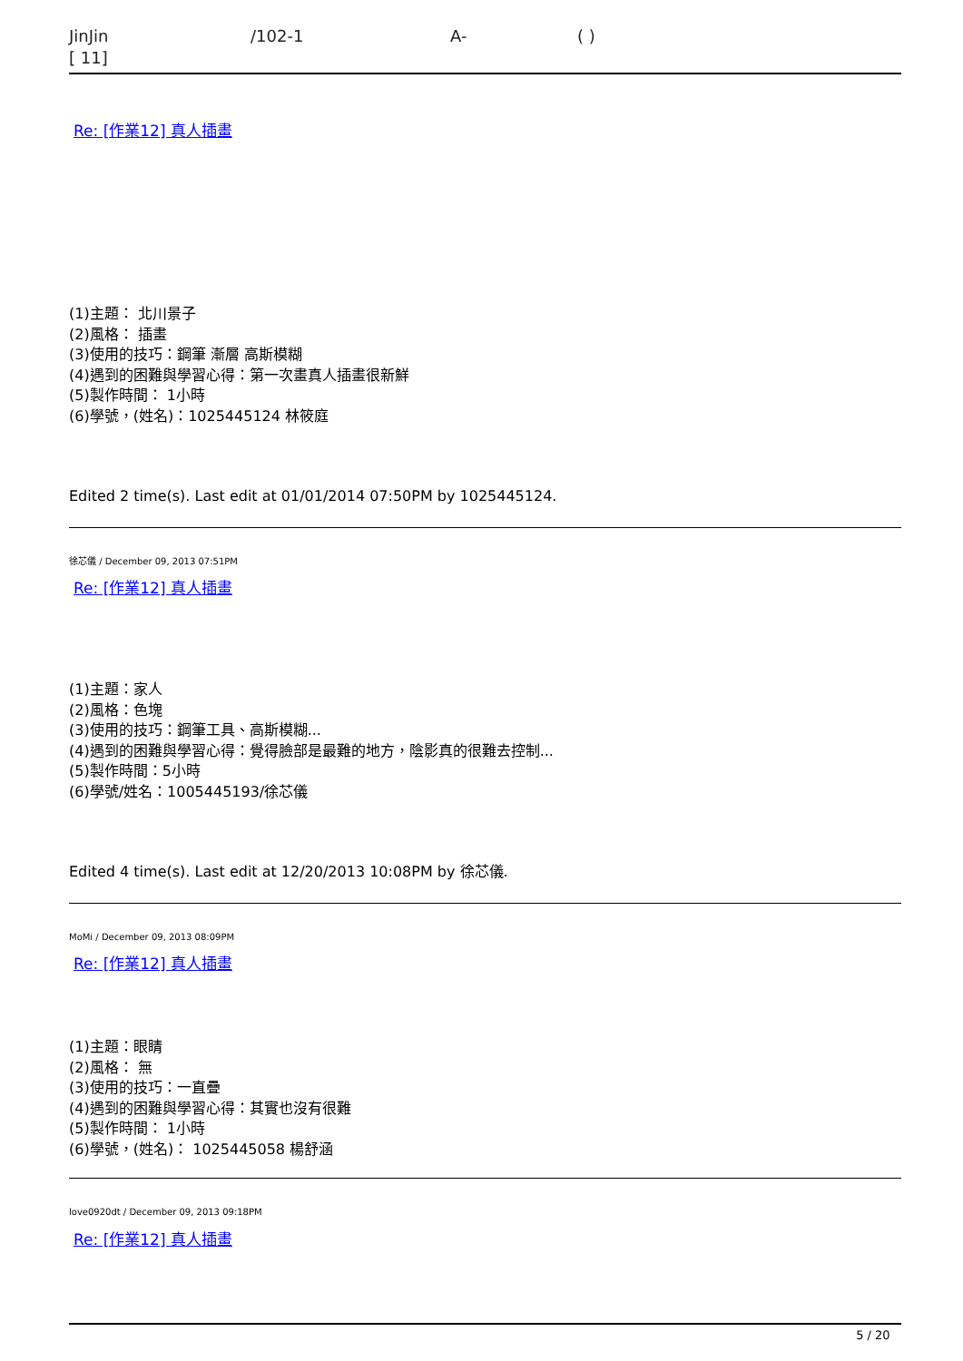JinJin /102-1 A- ( )
[ 11]
Re: [作業12] 真人插畫
(1)主題： 北川景子
(2)風格： 插畫
(3)使用的技巧：鋼筆 漸層 高斯模糊
(4)遇到的困難與學習心得：第一次畫真人插畫很新鮮
(5)製作時間： 1小時
(6)學號，(姓名)：1025445124 林筱庭
Edited 2 time(s). Last edit at 01/01/2014 07:50PM by 1025445124.
徐芯儀 / December 09, 2013 07:51PM
Re: [作業12] 真人插畫
(1)主題：家人
(2)風格：色塊
(3)使用的技巧：鋼筆工具、高斯模糊...
(4)遇到的困難與學習心得：覺得臉部是最難的地方，陰影真的很難去控制...
(5)製作時間：5小時
(6)學號/姓名：1005445193/徐芯儀
Edited 4 time(s). Last edit at 12/20/2013 10:08PM by 徐芯儀.
MoMi / December 09, 2013 08:09PM
Re: [作業12] 真人插畫
(1)主題：眼睛
(2)風格： 無
(3)使用的技巧：一直疊
(4)遇到的困難與學習心得：其實也沒有很難
(5)製作時間： 1小時
(6)學號，(姓名)： 1025445058 楊舒涵
love0920dt / December 09, 2013 09:18PM
Re: [作業12] 真人插畫
5 / 20